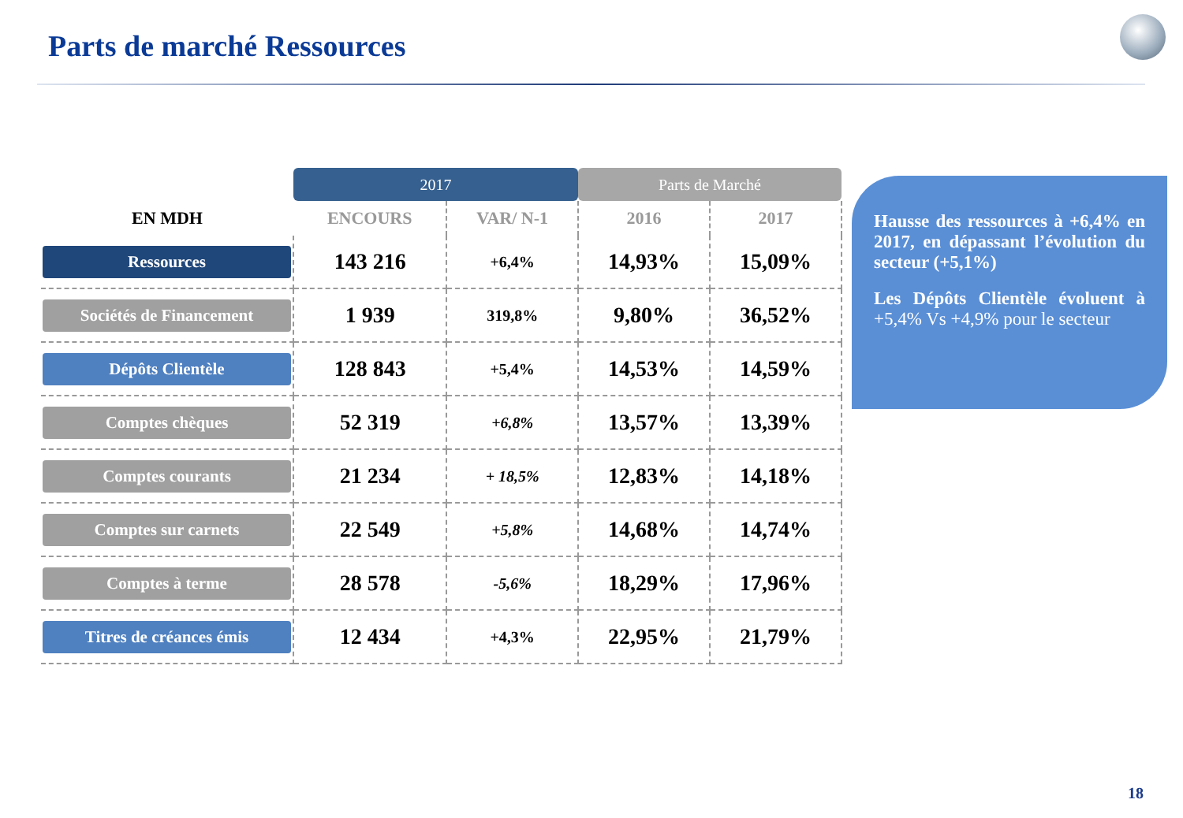Parts de marché Ressources
| | 2017 | | Parts de Marché | |
| --- | --- | --- | --- | --- |
| EN MDH | ENCOURS | VAR/ N-1 | 2016 | 2017 |
| Ressources | 143 216 | +6,4% | 14,93% | 15,09% |
| Sociétés de Financement | 1 939 | 319,8% | 9,80% | 36,52% |
| Dépôts Clientèle | 128 843 | +5,4% | 14,53% | 14,59% |
| Comptes chèques | 52 319 | +6,8% | 13,57% | 13,39% |
| Comptes courants | 21 234 | + 18,5% | 12,83% | 14,18% |
| Comptes sur carnets | 22 549 | +5,8% | 14,68% | 14,74% |
| Comptes à terme | 28 578 | -5,6% | 18,29% | 17,96% |
| Titres de créances émis | 12 434 | +4,3% | 22,95% | 21,79% |
Hausse des ressources à +6,4% en 2017, en dépassant l’évolution du secteur (+5,1%)
Les Dépôts Clientèle évoluent à +5,4% Vs +4,9% pour le secteur
18